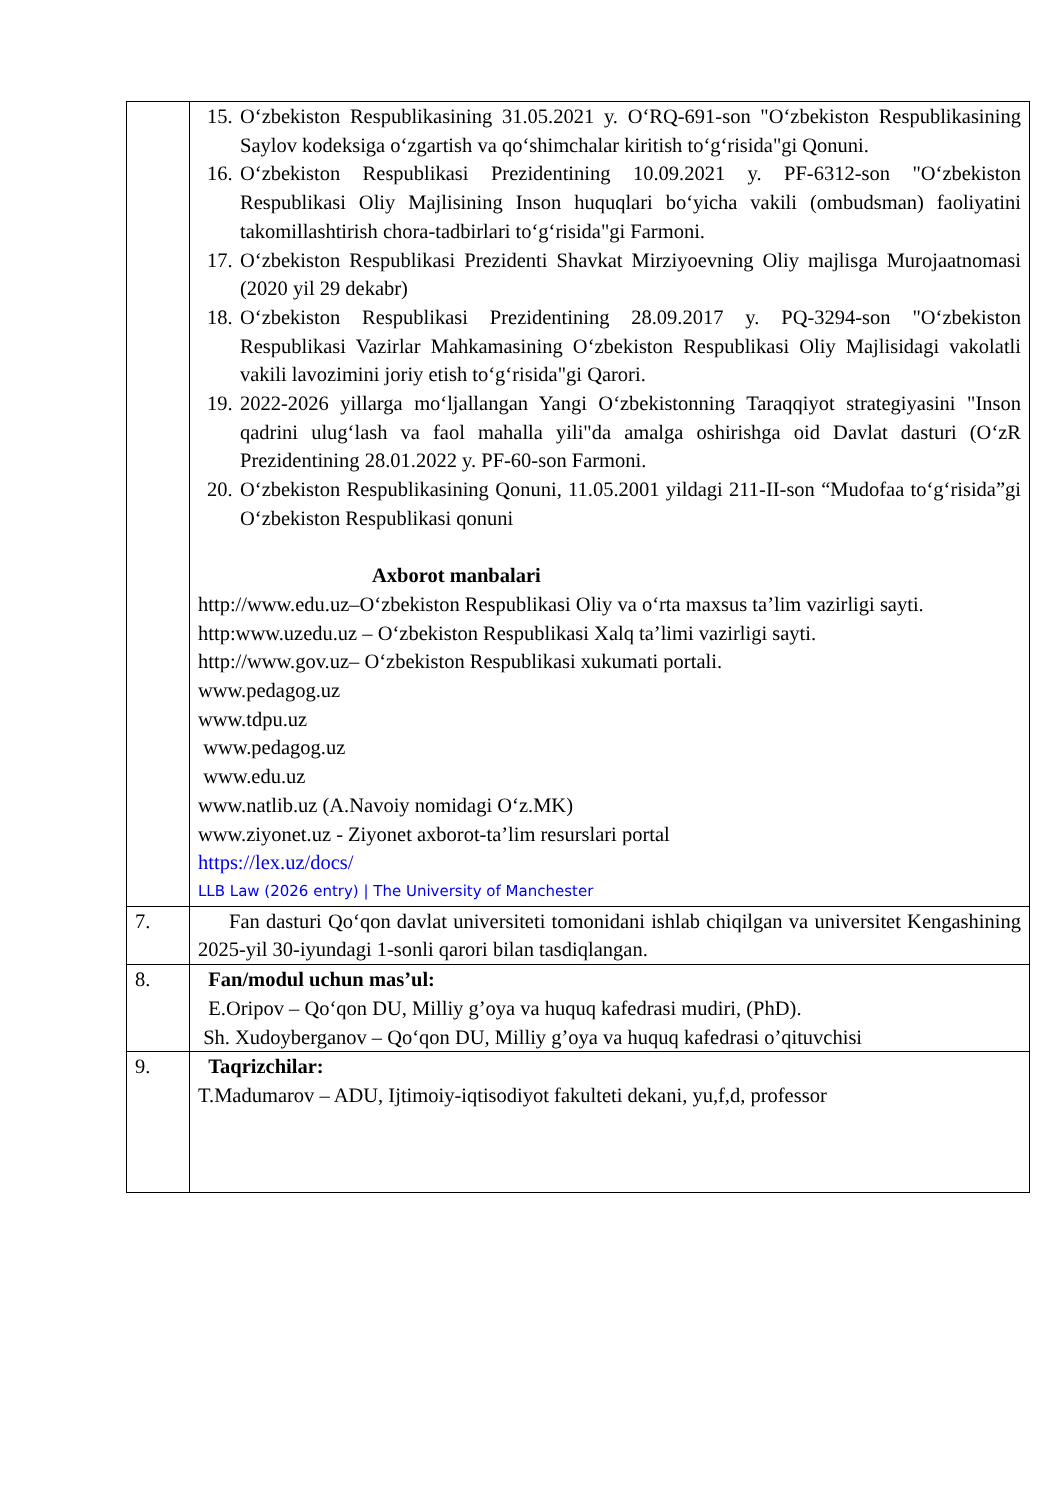| | 15. O‘zbekiston Respublikasining 31.05.2021 y. O‘RQ-691-son "O‘zbekiston Respublikasining Saylov kodeksiga o‘zgartish va qo‘shimchalar kiritish to‘g‘risida"gi Qonuni. 16. O‘zbekiston Respublikasi Prezidentining 10.09.2021 y. PF-6312-son "O‘zbekiston Respublikasi Oliy Majlisining Inson huquqlari bo‘yicha vakili (ombudsman) faoliyatini takomillashtirish chora-tadbirlari to‘g‘risida"gi Farmoni. 17. O‘zbekiston Respublikasi Prezidenti Shavkat Mirziyoevning Oliy majlisga Murojaatnomasi (2020 yil 29 dekabr) 18. O‘zbekiston Respublikasi Prezidentining 28.09.2017 y. PQ-3294-son "O‘zbekiston Respublikasi Vazirlar Mahkamasining O‘zbekiston Respublikasi Oliy Majlisidagi vakolatli vakili lavozimini joriy etish to‘g‘risida"gi Qarori. 19. 2022-2026 yillarga mo‘ljallangan Yangi O‘zbekistonning Taraqqiyot strategiyasini "Inson qadrini ulug‘lash va faol mahalla yili"da amalga oshirishga oid Davlat dasturi (O‘zR Prezidentining 28.01.2022 y. PF-60-son Farmoni. 20. O‘zbekiston Respublikasining Qonuni, 11.05.2001 yildagi 211-II-son “Mudofaa to‘g‘risida”gi O‘zbekiston Respublikasi qonuni Axborot manbalari http://www.edu.uz–O‘zbekiston Respublikasi Oliy va o‘rta maxsus ta’lim vazirligi sayti. http:www.uzedu.uz – O‘zbekiston Respublikasi Xalq ta’limi vazirligi sayti. http://www.gov.uz– O‘zbekiston Respublikasi xukumati portali. www.pedagog.uz www.tdpu.uz www.pedagog.uz www.edu.uz www.natlib.uz (A.Navoiy nomidagi O‘z.MK) www.ziyonet.uz - Ziyonet axborot-ta’lim resurslari portal https://lex.uz/docs/ LLB Law (2026 entry) / The University of Manchester |
| 7. | Fan dasturi Qo‘qon davlat universiteti tomonidani ishlab chiqilgan va universitet Kengashining 2025-yil 30-iyundagi 1-sonli qarori bilan tasdiqlangan. |
| 8. | Fan/modul uchun mas’ul: E.Oripov – Qo‘qon DU, Milliy g’oya va huquq kafedrasi mudiri, (PhD). Sh. Xudoyberganov – Qo‘qon DU, Milliy g’oya va huquq kafedrasi o’qituvchisi |
| 9. | Taqrizchilar: T.Madumarov – ADU, Ijtimoiy-iqtisodiyot fakulteti dekani, yu,f,d, professor |